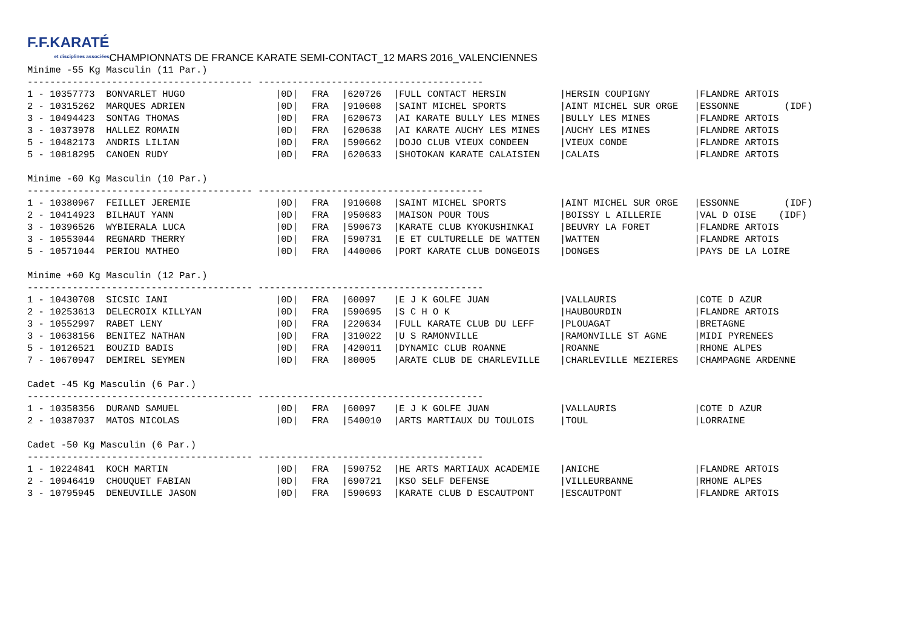F.F.KARATÉ et disciplines associées CHAMPIONNATS DE FRANCE KARATE SEMI-CONTACT_12 MARS 2016_VALENCIENNES
Minime -55 Kg Masculin (11 Par.)
---------------------------------------- ----------------------------------------
| 1 - 10357773 BONVARLET HUGO | /0D/ | FRA | /620726 | /FULL CONTACT HERSIN | /HERSIN COUPIGNY | /FLANDRE ARTOIS |
| 2 - 10315262 MARQUES ADRIEN | /0D/ | FRA | /910608 | /SAINT MICHEL SPORTS | /AINT MICHEL SUR ORGE | /ESSONNE (IDF) |
| 3 - 10494423 SONTAG THOMAS | /0D/ | FRA | /620673 | /AI KARATE BULLY LES MINES | /BULLY LES MINES | /FLANDRE ARTOIS |
| 3 - 10373978 HALLEZ ROMAIN | /0D/ | FRA | /620638 | /AI KARATE AUCHY LES MINES | /AUCHY LES MINES | /FLANDRE ARTOIS |
| 5 - 10482173 ANDRIS LILIAN | /0D/ | FRA | /590662 | /DOJO CLUB VIEUX CONDEEN | /VIEUX CONDE | /FLANDRE ARTOIS |
| 5 - 10818295 CANOEN RUDY | /0D/ | FRA | /620633 | /SHOTOKAN KARATE CALAISIEN | /CALAIS | /FLANDRE ARTOIS |
Minime -60 Kg Masculin (10 Par.)
---------------------------------------- ----------------------------------------
| 1 - 10380967 FEILLET JEREMIE | /0D/ | FRA | /910608 | /SAINT MICHEL SPORTS | /AINT MICHEL SUR ORGE | /ESSONNE (IDF) |
| 2 - 10414923 BILHAUT YANN | /0D/ | FRA | /950683 | /MAISON POUR TOUS | /BOISSY L AILLERIE | /VAL D OISE (IDF) |
| 3 - 10396526 WYBIERALA LUCA | /0D/ | FRA | /590673 | /KARATE CLUB KYOKUSHINKAI | /BEUVRY LA FORET | /FLANDRE ARTOIS |
| 3 - 10553044 REGNARD THERRY | /0D/ | FRA | /590731 | /E ET CULTURELLE DE WATTEN | /WATTEN | /FLANDRE ARTOIS |
| 5 - 10571044 PERIOU MATHEO | /0D/ | FRA | /440006 | /PORT KARATE CLUB DONGEOIS | /DONGES | /PAYS DE LA LOIRE |
Minime +60 Kg Masculin (12 Par.)
---------------------------------------- ----------------------------------------
| 1 - 10430708 SICSIC IANI | /0D/ | FRA | /60097 | /E J K GOLFE JUAN | /VALLAURIS | /COTE D AZUR |
| 2 - 10253613 DELECROIX KILLYAN | /0D/ | FRA | /590695 | /S C H O K | /HAUBOURDIN | /FLANDRE ARTOIS |
| 3 - 10552997 RABET LENY | /0D/ | FRA | /220634 | /FULL KARATE CLUB DU LEFF | /PLOUAGAT | /BRETAGNE |
| 3 - 10638156 BENITEZ NATHAN | /0D/ | FRA | /310022 | /U S RAMONVILLE | /RAMONVILLE ST AGNE | /MIDI PYRENEES |
| 5 - 10126521 BOUZID BADIS | /0D/ | FRA | /420011 | /DYNAMIC CLUB ROANNE | /ROANNE | /RHONE ALPES |
| 7 - 10670947 DEMIREL SEYMEN | /0D/ | FRA | /80005 | /ARATE CLUB DE CHARLEVILLE | /CHARLEVILLE MEZIERES | /CHAMPAGNE ARDENNE |
Cadet -45 Kg Masculin (6 Par.)
---------------------------------------- ----------------------------------------
| 1 - 10358356 DURAND SAMUEL | /0D/ | FRA | /60097 | /E J K GOLFE JUAN | /VALLAURIS | /COTE D AZUR |
| 2 - 10387037 MATOS NICOLAS | /0D/ | FRA | /540010 | /ARTS MARTIAUX DU TOULOIS | /TOUL | /LORRAINE |
Cadet -50 Kg Masculin (6 Par.)
---------------------------------------- ----------------------------------------
| 1 - 10224841 KOCH MARTIN | /0D/ | FRA | /590752 | /HE ARTS MARTIAUX ACADEMIE | /ANICHE | /FLANDRE ARTOIS |
| 2 - 10946419 CHOUQUET FABIAN | /0D/ | FRA | /690721 | /KSO SELF DEFENSE | /VILLEURBANNE | /RHONE ALPES |
| 3 - 10795945 DENEUVILLE JASON | /0D/ | FRA | /590693 | /KARATE CLUB D ESCAUTPONT | /ESCAUTPONT | /FLANDRE ARTOIS |